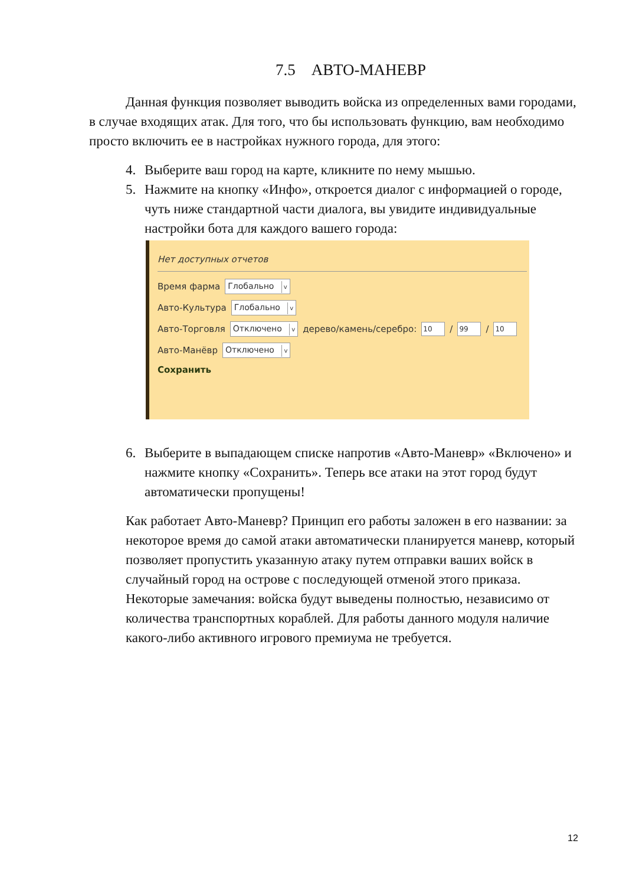7.5 АВТО-МАНЕВР
Данная функция позволяет выводить войска из определенных вами городами, в случае входящих атак. Для того, что бы использовать функцию, вам необходимо просто включить ее в настройках нужного города, для этого:
4. Выберите ваш город на карте, кликните по нему мышью.
5. Нажмите на кнопку «Инфо», откроется диалог с информацией о городе, чуть ниже стандартной части диалога, вы увидите индивидуальные настройки бота для каждого вашего города:
Нет доступных отчетов
Время фарма Глобально v
Авто-Культура Глобально v
Авто-Торговля Отключено v дерево/камень/серебро: 10 / 99 / 10
Авто-Манёвр Отключено v
Сохранить
6. Выберите в выпадающем списке напротив «Авто-Маневр» «Включено» и нажмите кнопку «Сохранить». Теперь все атаки на этот город будут автоматически пропущены!
Как работает Авто-Маневр? Принцип его работы заложен в его названии: за некоторое время до самой атаки автоматически планируется маневр, который позволяет пропустить указанную атаку путем отправки ваших войск в случайный город на острове с последующей отменой этого приказа. Некоторые замечания: войска будут выведены полностью, независимо от количества транспортных кораблей. Для работы данного модуля наличие какого-либо активного игрового премиума не требуется.
12